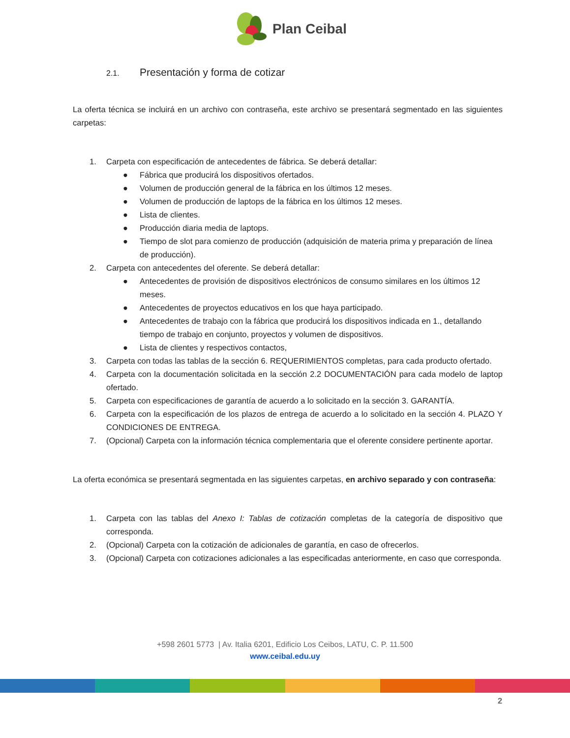Plan Ceibal
2.1. Presentación y forma de cotizar
La oferta técnica se incluirá en un archivo con contraseña, este archivo se presentará segmentado en las siguientes carpetas:
1. Carpeta con especificación de antecedentes de fábrica. Se deberá detallar:
● Fábrica que producirá los dispositivos ofertados.
● Volumen de producción general de la fábrica en los últimos 12 meses.
● Volumen de producción de laptops de la fábrica en los últimos 12 meses.
● Lista de clientes.
● Producción diaria media de laptops.
● Tiempo de slot para comienzo de producción (adquisición de materia prima y preparación de línea de producción).
2. Carpeta con antecedentes del oferente. Se deberá detallar:
● Antecedentes de provisión de dispositivos electrónicos de consumo similares en los últimos 12 meses.
● Antecedentes de proyectos educativos en los que haya participado.
● Antecedentes de trabajo con la fábrica que producirá los dispositivos indicada en 1., detallando tiempo de trabajo en conjunto, proyectos y volumen de dispositivos.
● Lista de clientes y respectivos contactos,
3. Carpeta con todas las tablas de la sección 6. REQUERIMIENTOS completas, para cada producto ofertado.
4. Carpeta con la documentación solicitada en la sección 2.2 DOCUMENTACIÓN para cada modelo de laptop ofertado.
5. Carpeta con especificaciones de garantía de acuerdo a lo solicitado en la sección 3. GARANTÍA.
6. Carpeta con la especificación de los plazos de entrega de acuerdo a lo solicitado en la sección 4. PLAZO Y CONDICIONES DE ENTREGA.
7. (Opcional) Carpeta con la información técnica complementaria que el oferente considere pertinente aportar.
La oferta económica se presentará segmentada en las siguientes carpetas, en archivo separado y con contraseña:
1. Carpeta con las tablas del Anexo I: Tablas de cotización completas de la categoría de dispositivo que corresponda.
2. (Opcional) Carpeta con la cotización de adicionales de garantía, en caso de ofrecerlos.
3. (Opcional) Carpeta con cotizaciones adicionales a las especificadas anteriormente, en caso que corresponda.
+598 2601 5773 | Av. Italia 6201, Edificio Los Ceibos, LATU, C. P. 11.500
www.ceibal.edu.uy
2